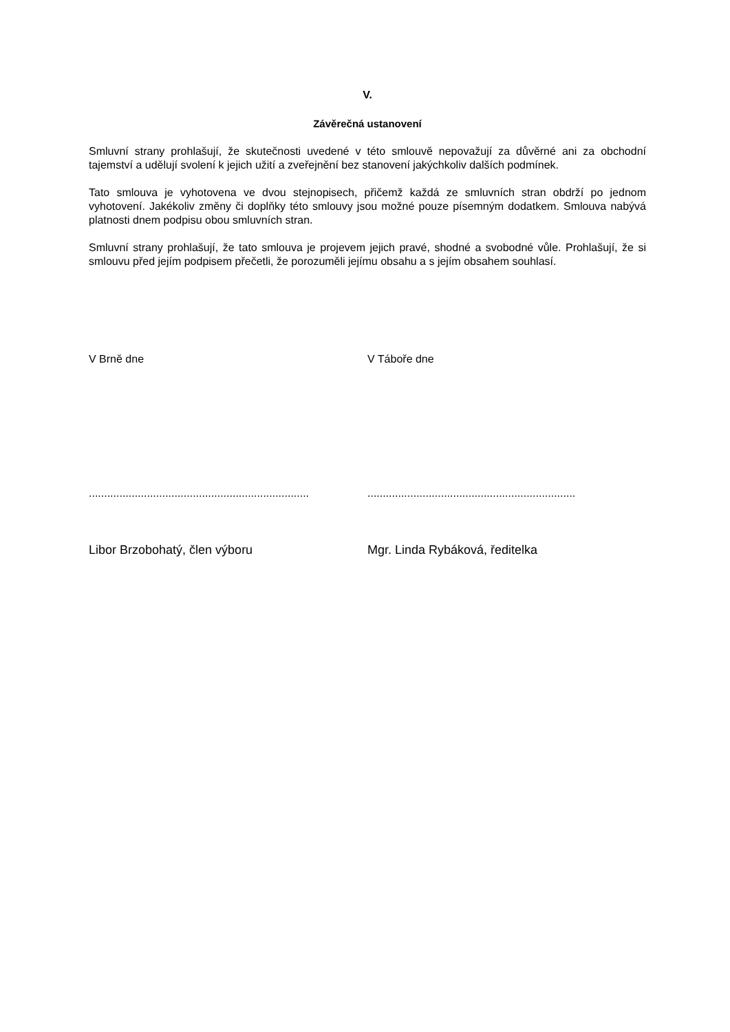V.
Závěrečná ustanovení
Smluvní strany prohlašují, že skutečnosti uvedené v této smlouvě nepovažují za důvěrné ani za obchodní tajemství a udělují svolení k jejich užití a zveřejnění bez stanovení jakýchkoliv dalších podmínek.
Tato smlouva je vyhotovena ve dvou stejnopisech, přičemž každá ze smluvních stran obdrží po jednom vyhotovení. Jakékoliv změny či doplňky této smlouvy jsou možné pouze písemným dodatkem. Smlouva nabývá platnosti dnem podpisu obou smluvních stran.
Smluvní strany prohlašují, že tato smlouva je projevem jejich pravé, shodné a svobodné vůle. Prohlašují, že si smlouvu před jejím podpisem přečetli, že porozuměli jejímu obsahu a s jejím obsahem souhlasí.
V Brně dne V Táboře dne
........................................................................
....................................................................
Libor Brzobohatý, člen výboru Mgr. Linda Rybáková, ředitelka